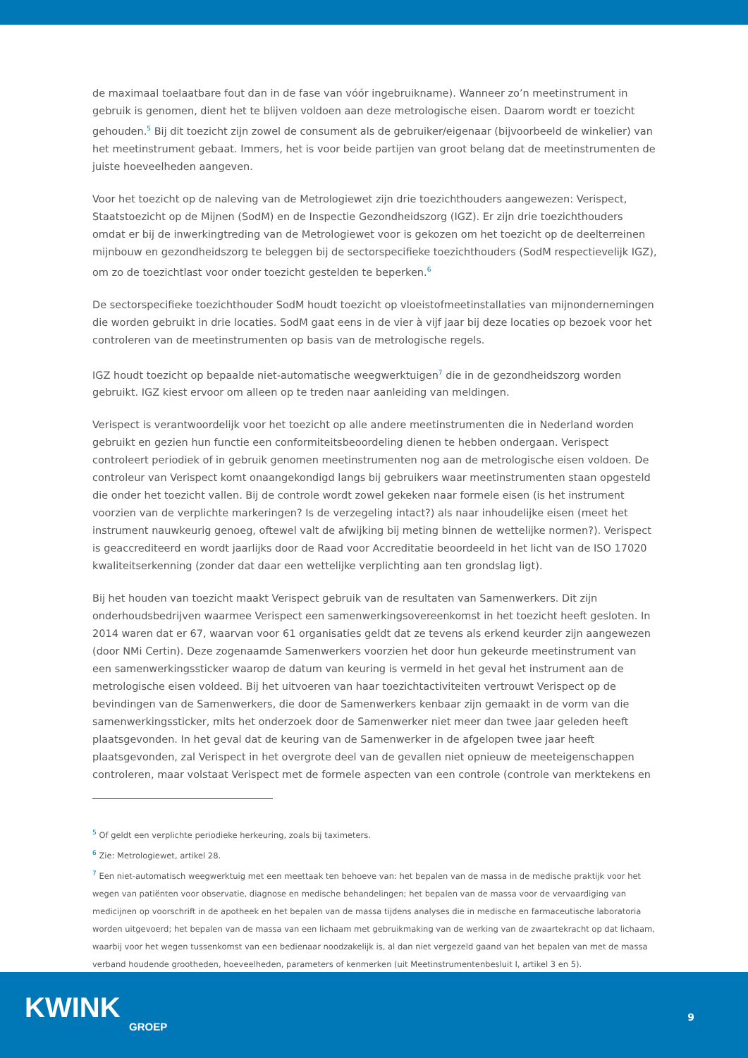de maximaal toelaatbare fout dan in de fase van vóór ingebruikname). Wanneer zo’n meetinstrument in gebruik is genomen, dient het te blijven voldoen aan deze metrologische eisen. Daarom wordt er toezicht gehouden.<sup>5</sup> Bij dit toezicht zijn zowel de consument als de gebruiker/eigenaar (bijvoorbeeld de winkelier) van het meetinstrument gebaat. Immers, het is voor beide partijen van groot belang dat de meetinstrumenten de juiste hoeveelheden aangeven.
Voor het toezicht op de naleving van de Metrologiewet zijn drie toezichthouders aangewezen: Verispect, Staatstoezicht op de Mijnen (SodM) en de Inspectie Gezondheidszorg (IGZ). Er zijn drie toezichthouders omdat er bij de inwerkingtreding van de Metrologiewet voor is gekozen om het toezicht op de deelterreinen mijnbouw en gezondheidszorg te beleggen bij de sectorspecifieke toezichthouders (SodM respectievelijk IGZ), om zo de toezichtlast voor onder toezicht gestelden te beperken.<sup>6</sup>
De sectorspecifieke toezichthouder SodM houdt toezicht op vloeistofmeetinstallaties van mijnondernemingen die worden gebruikt in drie locaties. SodM gaat eens in de vier à vijf jaar bij deze locaties op bezoek voor het controleren van de meetinstrumenten op basis van de metrologische regels.
IGZ houdt toezicht op bepaalde niet-automatische weegwerktuigen<sup>7</sup> die in de gezondheidszorg worden gebruikt. IGZ kiest ervoor om alleen op te treden naar aanleiding van meldingen.
Verispect is verantwoordelijk voor het toezicht op alle andere meetinstrumenten die in Nederland worden gebruikt en gezien hun functie een conformiteitsbeoordeling dienen te hebben ondergaan. Verispect controleert periodiek of in gebruik genomen meetinstrumenten nog aan de metrologische eisen voldoen. De controleur van Verispect komt onaangekondigd langs bij gebruikers waar meetinstrumenten staan opgesteld die onder het toezicht vallen. Bij de controle wordt zowel gekeken naar formele eisen (is het instrument voorzien van de verplichte markeringen? Is de verzegeling intact?) als naar inhoudelijke eisen (meet het instrument nauwkeurig genoeg, oftewel valt de afwijking bij meting binnen de wettelijke normen?). Verispect is geaccrediteerd en wordt jaarlijks door de Raad voor Accreditatie beoordeeld in het licht van de ISO 17020 kwaliteitserkenning (zonder dat daar een wettelijke verplichting aan ten grondslag ligt).
Bij het houden van toezicht maakt Verispect gebruik van de resultaten van Samenwerkers. Dit zijn onderhoudsbedrijven waarmee Verispect een samenwerkingsovereenkomst in het toezicht heeft gesloten. In 2014 waren dat er 67, waarvan voor 61 organisaties geldt dat ze tevens als erkend keurder zijn aangewezen (door NMi Certin). Deze zogenaamde Samenwerkers voorzien het door hun gekeurde meetinstrument van een samenwerkingssticker waarop de datum van keuring is vermeld in het geval het instrument aan de metrologische eisen voldeed. Bij het uitvoeren van haar toezichtactiviteiten vertrouwt Verispect op de bevindingen van de Samenwerkers, die door de Samenwerkers kenbaar zijn gemaakt in de vorm van die samenwerkingssticker, mits het onderzoek door de Samenwerker niet meer dan twee jaar geleden heeft plaatsgevonden. In het geval dat de keuring van de Samenwerker in de afgelopen twee jaar heeft plaatsgevonden, zal Verispect in het overgrote deel van de gevallen niet opnieuw de meeteigenschappen controleren, maar volstaat Verispect met de formele aspecten van een controle (controle van merktekens en
<sup>5</sup> Of geldt een verplichte periodieke herkeuring, zoals bij taximeters.
<sup>6</sup> Zie: Metrologiewet, artikel 28.
<sup>7</sup> Een niet-automatisch weegwerktuig met een meettaak ten behoeve van: het bepalen van de massa in de medische praktijk voor het wegen van patiënten voor observatie, diagnose en medische behandelingen; het bepalen van de massa voor de vervaardiging van medicijnen op voorschrift in de apotheek en het bepalen van de massa tijdens analyses die in medische en farmaceutische laboratoria worden uitgevoerd; het bepalen van de massa van een lichaam met gebruikmaking van de werking van de zwaartekracht op dat lichaam, waarbij voor het wegen tussenkomst van een bedienaar noodzakelijk is, al dan niet vergezeld gaand van het bepalen van met de massa verband houdende grootheden, hoeveelheden, parameters of kenmerken (uit Meetinstrumentenbesluit I, artikel 3 en 5).
KWINK
GROEP
9